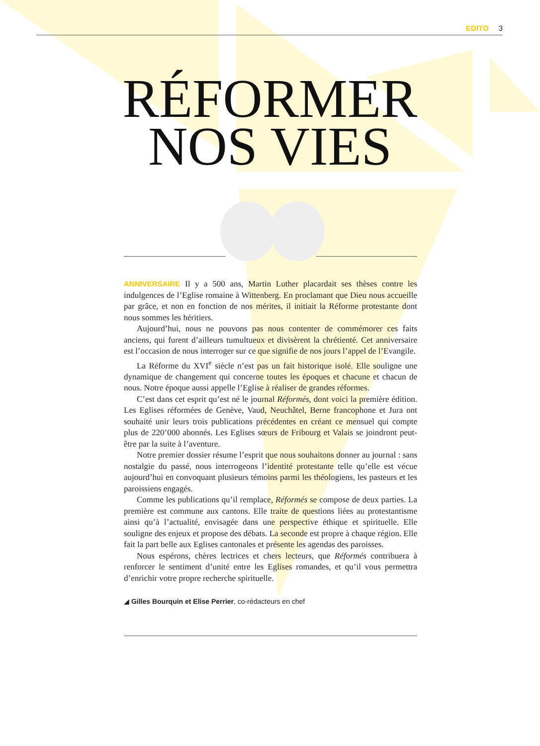EDITO 3
RÉFORMER
NOS VIES
ANNIVERSAIRE Il y a 500 ans, Martin Luther placardait ses thèses contre les indulgences de l’Eglise romaine à Wittenberg. En proclamant que Dieu nous accueille par grâce, et non en fonction de nos mérites, il initiait la Réforme protestante dont nous sommes les héritiers.
Aujourd’hui, nous ne pouvons pas nous contenter de commémorer ces faits anciens, qui furent d’ailleurs tumultueux et divisèrent la chrétienté. Cet anniversaire est l’occasion de nous interroger sur ce que signifie de nos jours l’appel de l’Evangile.
La Réforme du XVI<sup>e</sup> siècle n’est pas un fait historique isolé. Elle souligne une dynamique de changement qui concerne toutes les époques et chacune et chacun de nous. Notre époque aussi appelle l’Eglise à réaliser de grandes réformes.
C’est dans cet esprit qu’est né le journal Réformés, dont voici la première édition. Les Eglises réformées de Genève, Vaud, Neuchâtel, Berne francophone et Jura ont souhaité unir leurs trois publications précédentes en créant ce mensuel qui compte plus de 220’000 abonnés. Les Eglises sœurs de Fribourg et Valais se joindront peut-être par la suite à l’aventure.
Notre premier dossier résume l’esprit que nous souhaitons donner au journal : sans nostalgie du passé, nous interrogeons l’identité protestante telle qu’elle est vécue aujourd’hui en convoquant plusieurs témoins parmi les théologiens, les pasteurs et les paroissiens engagés.
Comme les publications qu’il remplace, Réformés se compose de deux parties. La première est commune aux cantons. Elle traite de questions liées au protestantisme ainsi qu’à l’actualité, envisagée dans une perspective éthique et spirituelle. Elle souligne des enjeux et propose des débats. La seconde est propre à chaque région. Elle fait la part belle aux Eglises cantonales et présente les agendas des paroisses.
Nous espérons, chères lectrices et chers lecteurs, que Réformés contribuera à renforcer le sentiment d’unité entre les Eglises romandes, et qu’il vous permettra d’enrichir votre propre recherche spirituelle.
◢ Gilles Bourquin et Elise Perrier, co-rédacteurs en chef